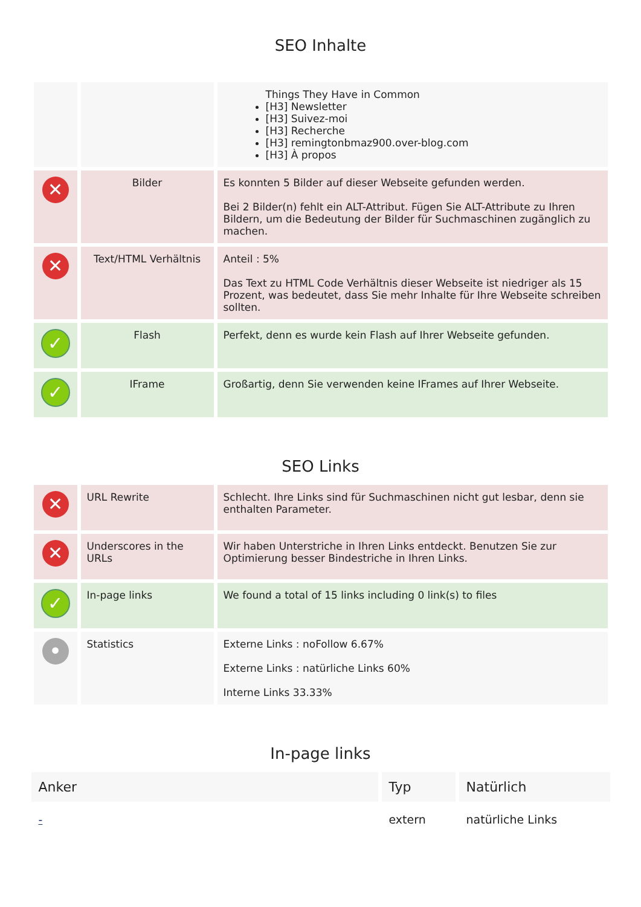SEO Inhalte
| | | Things They Have in Common [H3] Newsletter [H3] Suivez-moi [H3] Recherche [H3] remingtonbmaz900.over-blog.com [H3] À propos |
| ✕ | Bilder | Es konnten 5 Bilder auf dieser Webseite gefunden werden. Bei 2 Bilder(n) fehlt ein ALT-Attribut. Fügen Sie ALT-Attribute zu Ihren Bildern, um die Bedeutung der Bilder für Suchmaschinen zugänglich zu machen. |
| ✕ | Text/HTML Verhältnis | Anteil : 5% Das Text zu HTML Code Verhältnis dieser Webseite ist niedriger als 15 Prozent, was bedeutet, dass Sie mehr Inhalte für Ihre Webseite schreiben sollten. |
| ✓ | Flash | Perfekt, denn es wurde kein Flash auf Ihrer Webseite gefunden. |
| ✓ | IFrame | Großartig, denn Sie verwenden keine IFrames auf Ihrer Webseite. |
SEO Links
| ✕ | URL Rewrite | Schlecht. Ihre Links sind für Suchmaschinen nicht gut lesbar, denn sie enthalten Parameter. |
| ✕ | Underscores in the URLs | Wir haben Unterstriche in Ihren Links entdeckt. Benutzen Sie zur Optimierung besser Bindestriche in Ihren Links. |
| ✓ | In-page links | We found a total of 15 links including 0 link(s) to files |
| • | Statistics | Externe Links : noFollow 6.67% Externe Links : natürliche Links 60% Interne Links 33.33% |
In-page links
| Anker | Typ | Natürlich |
| --- | --- | --- |
| - | extern | natürliche Links |